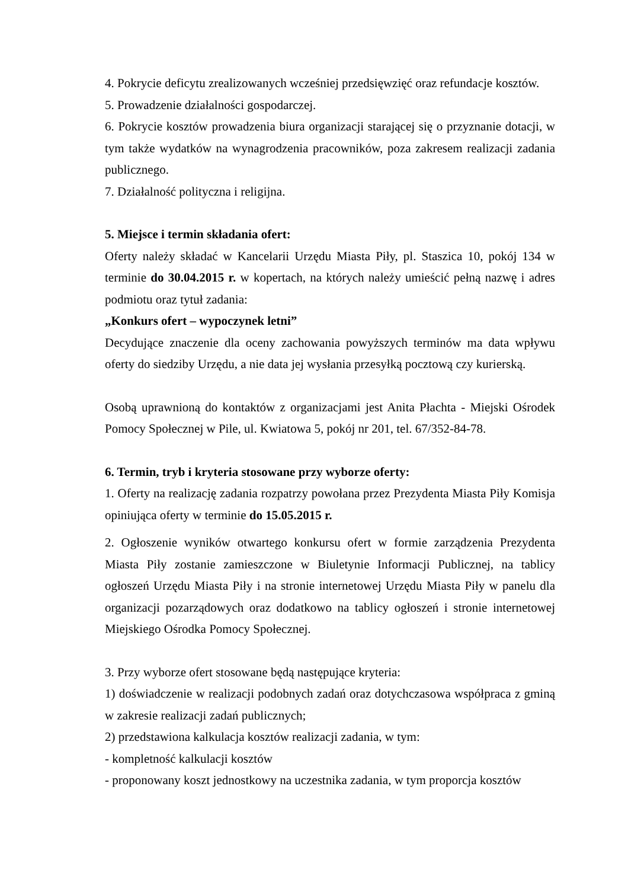4. Pokrycie deficytu zrealizowanych wcześniej przedsięwzięć oraz refundacje kosztów.
5. Prowadzenie działalności gospodarczej.
6. Pokrycie kosztów prowadzenia biura organizacji starającej się o przyznanie dotacji, w tym także wydatków na wynagrodzenia pracowników, poza zakresem realizacji zadania publicznego.
7. Działalność polityczna i religijna.
5. Miejsce i termin składania ofert:
Oferty należy składać w Kancelarii Urzędu Miasta Piły, pl. Staszica 10, pokój 134 w terminie do 30.04.2015 r. w kopertach, na których należy umieścić pełną nazwę i adres podmiotu oraz tytuł zadania:
„Konkurs ofert – wypoczynek letni”
Decydujące znaczenie dla oceny zachowania powyższych terminów ma data wpływu oferty do siedziby Urzędu, a nie data jej wysłania przesyłką pocztową czy kurierską.
Osobą uprawnioną do kontaktów z organizacjami jest Anita Płachta - Miejski Ośrodek Pomocy Społecznej w Pile, ul. Kwiatowa 5, pokój nr 201, tel. 67/352-84-78.
6. Termin, tryb i kryteria stosowane przy wyborze oferty:
1. Oferty na realizację zadania rozpatrzy powołana przez Prezydenta Miasta Piły Komisja opiniująca oferty w terminie do 15.05.2015 r.
2. Ogłoszenie wyników otwartego konkursu ofert w formie zarządzenia Prezydenta Miasta Piły zostanie zamieszczone w Biuletynie Informacji Publicznej, na tablicy ogłoszeń Urzędu Miasta Piły i na stronie internetowej Urzędu Miasta Piły w panelu dla organizacji pozarządowych oraz dodatkowo na tablicy ogłoszeń i stronie internetowej Miejskiego Ośrodka Pomocy Społecznej.
3. Przy wyborze ofert stosowane będą następujące kryteria:
1) doświadczenie w realizacji podobnych zadań oraz dotychczasowa współpraca z gminą w zakresie realizacji zadań publicznych;
2) przedstawiona kalkulacja kosztów realizacji zadania, w tym:
- kompletność kalkulacji kosztów
- proponowany koszt jednostkowy na uczestnika zadania, w tym proporcja kosztów